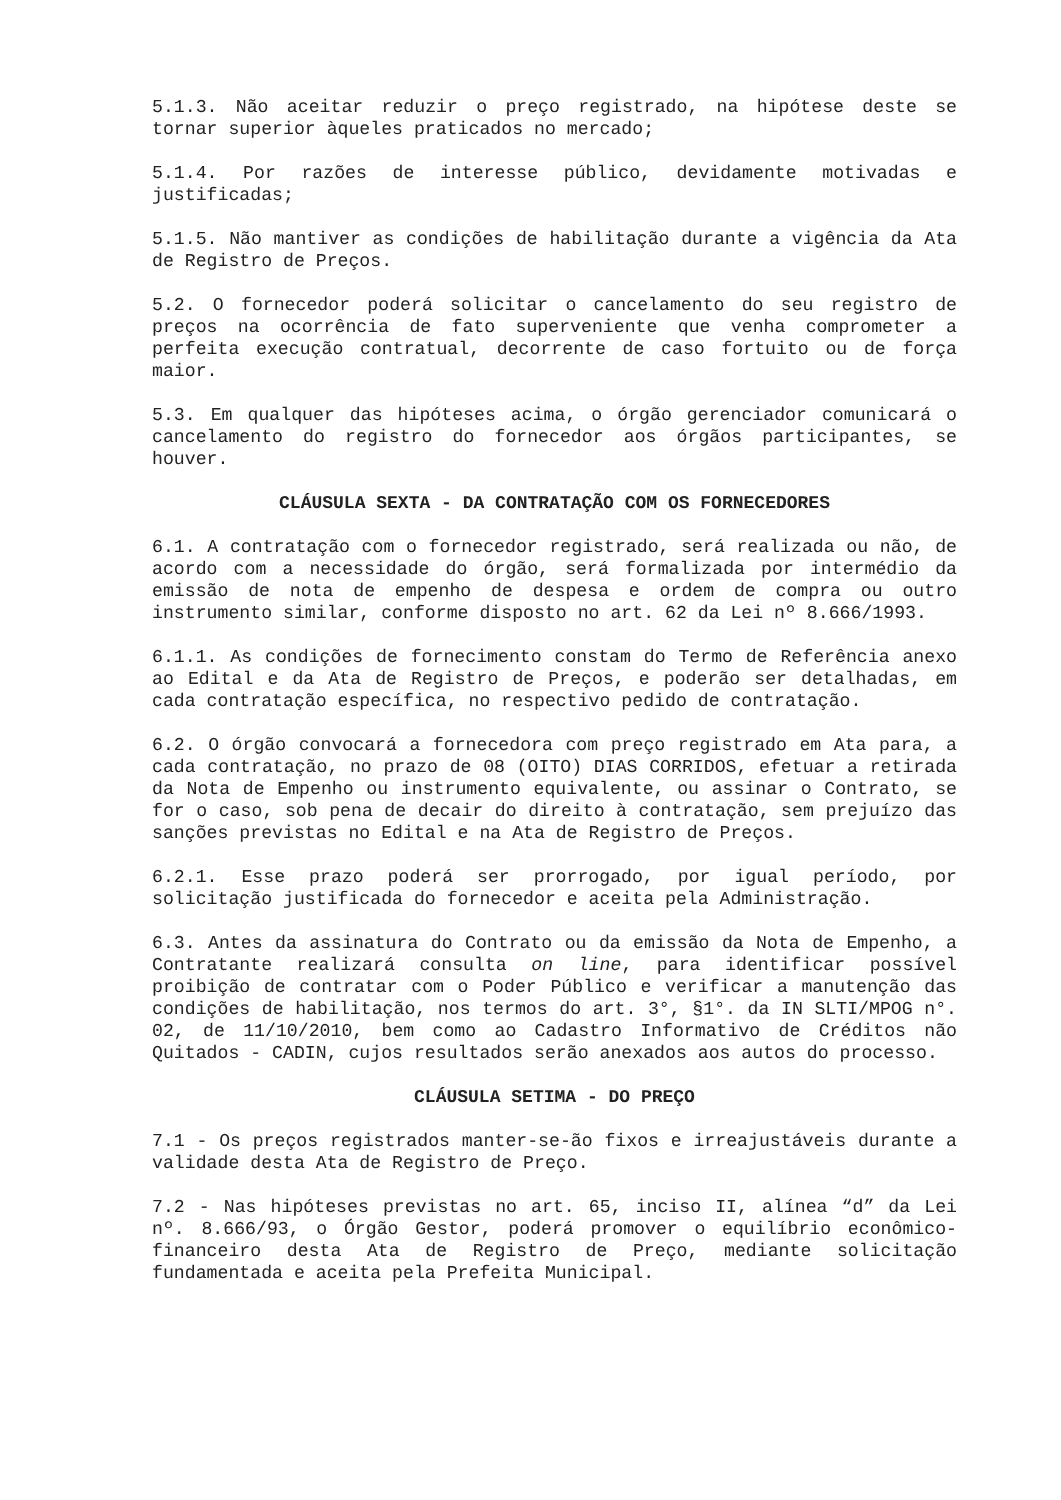5.1.3. Não aceitar reduzir o preço registrado, na hipótese deste se tornar superior àqueles praticados no mercado;
5.1.4. Por razões de interesse público, devidamente motivadas e justificadas;
5.1.5. Não mantiver as condições de habilitação durante a vigência da Ata de Registro de Preços.
5.2. O fornecedor poderá solicitar o cancelamento do seu registro de preços na ocorrência de fato superveniente que venha comprometer a perfeita execução contratual, decorrente de caso fortuito ou de força maior.
5.3. Em qualquer das hipóteses acima, o órgão gerenciador comunicará o cancelamento do registro do fornecedor aos órgãos participantes, se houver.
CLÁUSULA SEXTA - DA CONTRATAÇÃO COM OS FORNECEDORES
6.1. A contratação com o fornecedor registrado, será realizada ou não, de acordo com a necessidade do órgão, será formalizada por intermédio da emissão de nota de empenho de despesa e ordem de compra ou outro instrumento similar, conforme disposto no art. 62 da Lei nº 8.666/1993.
6.1.1. As condições de fornecimento constam do Termo de Referência anexo ao Edital e da Ata de Registro de Preços, e poderão ser detalhadas, em cada contratação específica, no respectivo pedido de contratação.
6.2. O órgão convocará a fornecedora com preço registrado em Ata para, a cada contratação, no prazo de 08 (OITO) DIAS CORRIDOS, efetuar a retirada da Nota de Empenho ou instrumento equivalente, ou assinar o Contrato, se for o caso, sob pena de decair do direito à contratação, sem prejuízo das sanções previstas no Edital e na Ata de Registro de Preços.
6.2.1. Esse prazo poderá ser prorrogado, por igual período, por solicitação justificada do fornecedor e aceita pela Administração.
6.3. Antes da assinatura do Contrato ou da emissão da Nota de Empenho, a Contratante realizará consulta on line, para identificar possível proibição de contratar com o Poder Público e verificar a manutenção das condições de habilitação, nos termos do art. 3°, §1°. da IN SLTI/MPOG n°. 02, de 11/10/2010, bem como ao Cadastro Informativo de Créditos não Quitados - CADIN, cujos resultados serão anexados aos autos do processo.
CLÁUSULA SETIMA - DO PREÇO
7.1 - Os preços registrados manter-se-ão fixos e irreajustáveis durante a validade desta Ata de Registro de Preço.
7.2 - Nas hipóteses previstas no art. 65, inciso II, alínea “d” da Lei nº. 8.666/93, o Órgão Gestor, poderá promover o equilíbrio econômico-financeiro desta Ata de Registro de Preço, mediante solicitação fundamentada e aceita pela Prefeita Municipal.